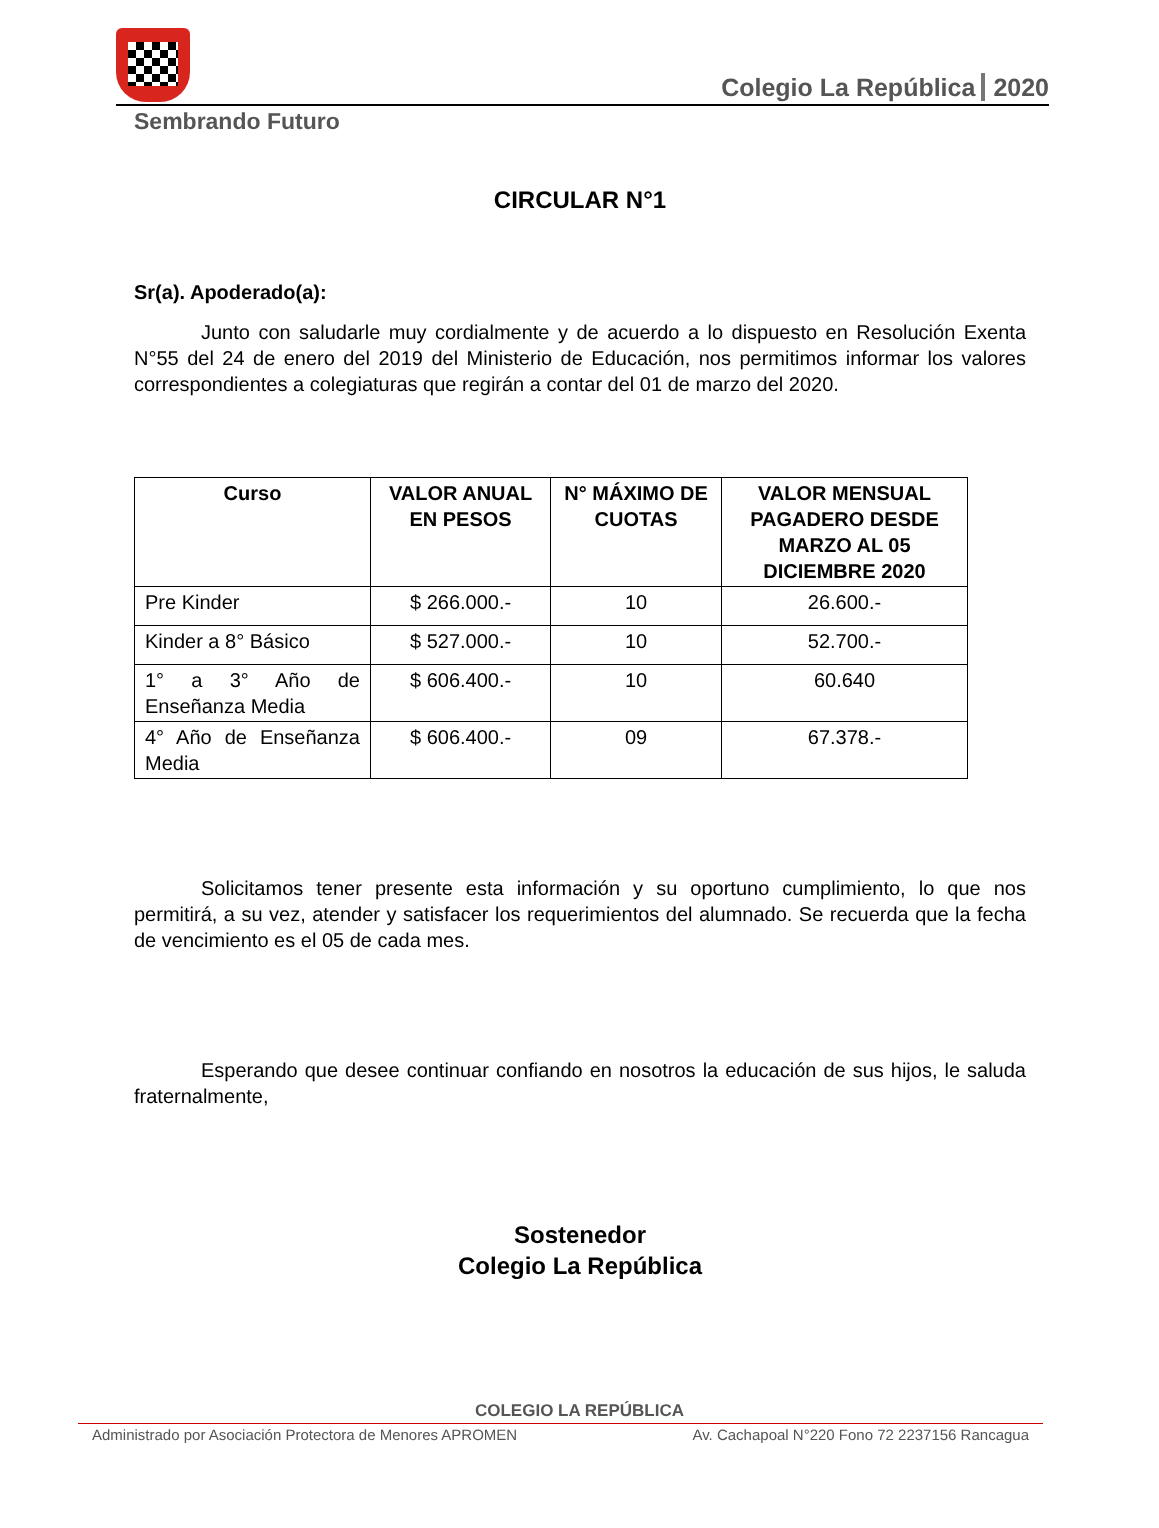Colegio La República 2020
Sembrando Futuro
CIRCULAR N°1
Sr(a). Apoderado(a):
Junto con saludarle muy cordialmente y de acuerdo a lo dispuesto en Resolución Exenta N°55 del 24 de enero del 2019 del Ministerio de Educación, nos permitimos informar los valores correspondientes a colegiaturas que regirán a contar del 01 de marzo del 2020.
| Curso | VALOR ANUAL EN PESOS | N° MÁXIMO DE CUOTAS | VALOR MENSUAL PAGADERO DESDE MARZO AL 05 DICIEMBRE 2020 |
| --- | --- | --- | --- |
| Pre Kinder | $ 266.000.- | 10 | 26.600.- |
| Kinder a 8° Básico | $ 527.000.- | 10 | 52.700.- |
| 1° a 3° Año de Enseñanza Media | $ 606.400.- | 10 | 60.640 |
| 4° Año de Enseñanza Media | $ 606.400.- | 09 | 67.378.- |
Solicitamos tener presente esta información y su oportuno cumplimiento, lo que nos permitirá, a su vez, atender y satisfacer los requerimientos del alumnado. Se recuerda que la fecha de vencimiento es el 05 de cada mes.
Esperando que desee continuar confiando en nosotros la educación de sus hijos, le saluda fraternalmente,
Sostenedor
Colegio La República
COLEGIO LA REPÚBLICA
Administrado por Asociación Protectora de Menores APROMEN Av. Cachapoal N°220 Fono 72 2237156 Rancagua